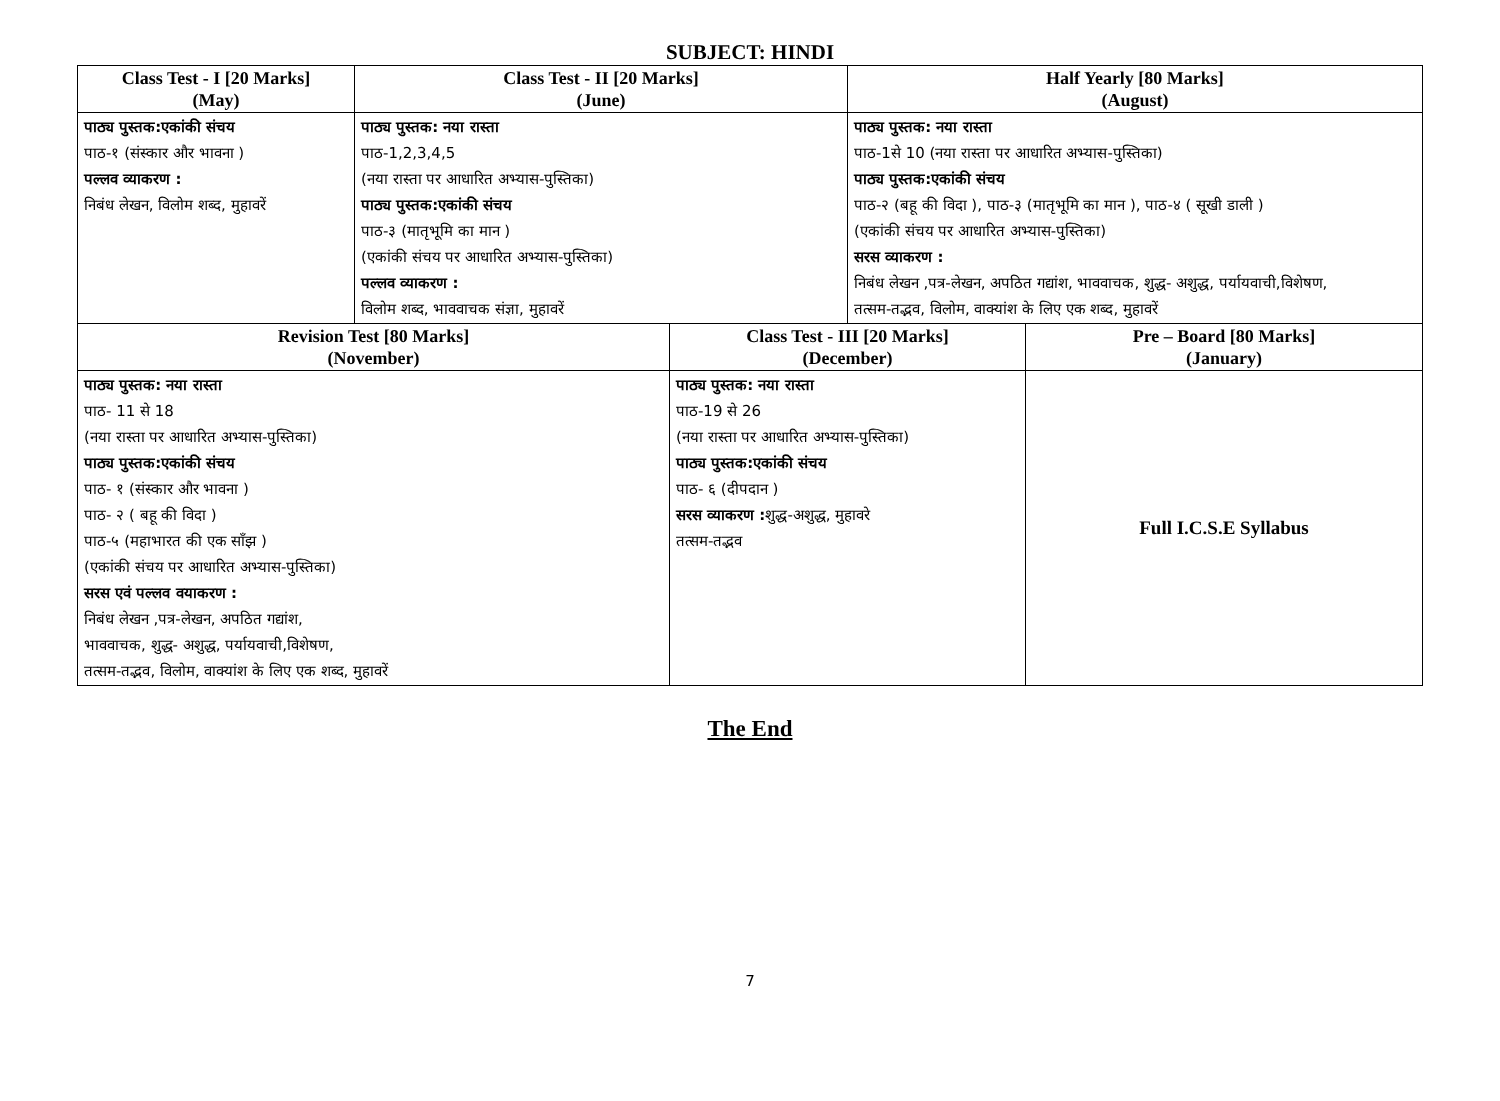SUBJECT: HINDI
| Class Test - I [20 Marks] (May) | Class Test - II [20 Marks] (June) | | Half Yearly [80 Marks] (August) | |
| --- | --- | --- | --- | --- |
| पाठ्य पुस्तक:एकांकी संचय पाठ-१ (संस्कार और भावना ) पल्लव व्याकरण : निबंध लेखन, विलोम शब्द, मुहावरें | पाठ्य पुस्तक: नया रास्ता पाठ-1,2,3,4,5 (नया रास्ता पर आधारित अभ्यास-पुस्तिका) पाठ्य पुस्तक:एकांकी संचय पाठ-३ (मातृभूमि का मान ) (एकांकी संचय पर आधारित अभ्यास-पुस्तिका) पल्लव व्याकरण : विलोम शब्द, भाववाचक संज्ञा, मुहावरें | | पाठ्य पुस्तक: नया रास्ता पाठ-1से 10 (नया रास्ता पर आधारित अभ्यास-पुस्तिका) पाठ्य पुस्तक:एकांकी संचय पाठ-२ (बहू की विदा ), पाठ-३ (मातृभूमि का मान ), पाठ-४ ( सूखी डाली ) (एकांकी संचय पर आधारित अभ्यास-पुस्तिका) सरस व्याकरण : निबंध लेखन ,पत्र-लेखन, अपठित गद्यांश, भाववाचक, शुद्ध- अशुद्ध, पर्यायवाची,विशेषण, तत्सम-तद्भव, विलोम, वाक्यांश के लिए एक शब्द, मुहावरें | |
| Revision Test [80 Marks] (November) | | Class Test - III [20 Marks] (December) | | Pre – Board [80 Marks] (January) |
| पाठ्य पुस्तक: नया रास्ता पाठ- 11 से 18 (नया रास्ता पर आधारित अभ्यास-पुस्तिका) पाठ्य पुस्तक:एकांकी संचय पाठ- १ (संस्कार और भावना ) पाठ- २ ( बहू की विदा ) पाठ-५ (महाभारत की एक साँझ ) (एकांकी संचय पर आधारित अभ्यास-पुस्तिका) सरस एवं पल्लव वयाकरण : निबंध लेखन ,पत्र-लेखन, अपठित गद्यांश, भाववाचक, शुद्ध- अशुद्ध, पर्यायवाची,विशेषण, तत्सम-तद्भव, विलोम, वाक्यांश के लिए एक शब्द, मुहावरें | | पाठ्य पुस्तक: नया रास्ता पाठ-19 से 26 (नया रास्ता पर आधारित अभ्यास-पुस्तिका) पाठ्य पुस्तक:एकांकी संचय पाठ- ६ (दीपदान ) सरस व्याकरण : शुद्ध-अशुद्ध, मुहावरे तत्सम-तद्भव | | Full I.C.S.E Syllabus |
The End
7